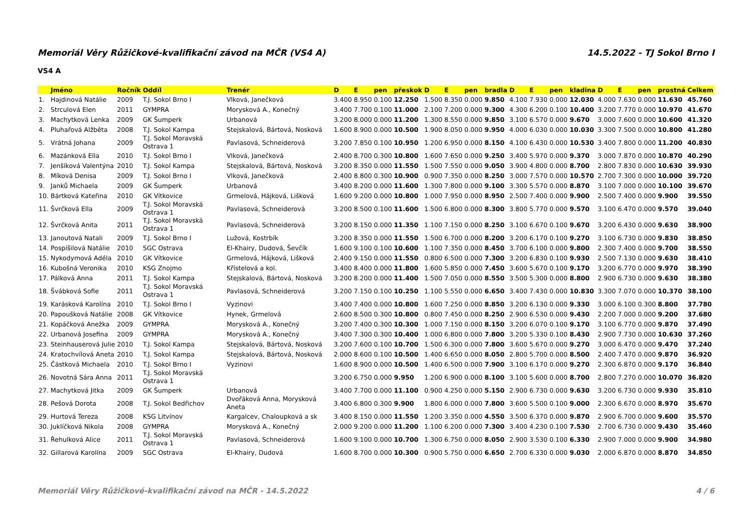Memoriál Věry Růžičkové-kvalifikační závod na MČR (VS4 A) 14.5.2022 - TJ Sokol Brno I
VS4 A
| | Jméno | Ročník | Oddíl | Trenér | D | E | pen | přeskok | D | E | pen | bradla | D | E | pen | kladina | D | E | pen | prostná | Celkem |
| --- | --- | --- | --- | --- | --- | --- | --- | --- | --- | --- | --- | --- | --- | --- | --- | --- | --- | --- | --- | --- | --- |
| 1. | Hajdinová Natálie | 2009 | T.J. Sokol Brno I | Vlková, Janečková | 3.400 | 8.950 | 0.100 | 12.250 | 1.500 | 8.350 | 0.000 | 9.850 | 4.100 | 7.930 | 0.000 | 12.030 | 4.000 | 7.630 | 0.000 | 11.630 | 45.760 |
| 2. | Strculová Elen | 2011 | GYMPRA | Morysková A., Konečný | 3.400 | 7.700 | 0.100 | 11.000 | 2.100 | 7.200 | 0.000 | 9.300 | 4.300 | 6.200 | 0.100 | 10.400 | 3.200 | 7.770 | 0.000 | 10.970 | 41.670 |
| 3. | Machytková Lenka | 2009 | GK Šumperk | Urbanová | 3.200 | 8.000 | 0.000 | 11.200 | 1.300 | 8.550 | 0.000 | 9.850 | 3.100 | 6.570 | 0.000 | 9.670 | 3.000 | 7.600 | 0.000 | 10.600 | 41.320 |
| 4. | Pluhařová Alžběta | 2008 | T.J. Sokol Kampa | Stejskalová, Bártová, Nosková | 1.600 | 8.900 | 0.000 | 10.500 | 1.900 | 8.050 | 0.000 | 9.950 | 4.000 | 6.030 | 0.000 | 10.030 | 3.300 | 7.500 | 0.000 | 10.800 | 41.280 |
| 5. | Vrátná Johana | 2009 | T.J. Sokol Moravská Ostrava 1 | Pavlasová, Schneiderová | 3.200 | 7.850 | 0.100 | 10.950 | 1.200 | 6.950 | 0.000 | 8.150 | 4.100 | 6.430 | 0.000 | 10.530 | 3.400 | 7.800 | 0.000 | 11.200 | 40.830 |
| 6. | Mazánková Ella | 2010 | T.J. Sokol Brno I | Vlková, Janečková | 2.400 | 8.700 | 0.300 | 10.800 | 1.600 | 7.650 | 0.000 | 9.250 | 3.400 | 5.970 | 0.000 | 9.370 | 3.000 | 7.870 | 0.000 | 10.870 | 40.290 |
| 7. | Jenšíková Valentýna | 2010 | T.J. Sokol Kampa | Stejskalová, Bártová, Nosková | 3.200 | 8.350 | 0.000 | 11.550 | 1.500 | 7.550 | 0.000 | 9.050 | 3.900 | 4.800 | 0.000 | 8.700 | 2.800 | 7.830 | 0.000 | 10.630 | 39.930 |
| 8. | Míková Denisa | 2009 | T.J. Sokol Brno I | Vlková, Janečková | 2.400 | 8.800 | 0.300 | 10.900 | 0.900 | 7.350 | 0.000 | 8.250 | 3.000 | 7.570 | 0.000 | 10.570 | 2.700 | 7.300 | 0.000 | 10.000 | 39.720 |
| 9. | Janků Michaela | 2009 | GK Šumperk | Urbanová | 3.400 | 8.200 | 0.000 | 11.600 | 1.300 | 7.800 | 0.000 | 9.100 | 3.300 | 5.570 | 0.000 | 8.870 | 3.100 | 7.000 | 0.000 | 10.100 | 39.670 |
| 10. | Bártková Kateřina | 2010 | GK Vítkovice | Grmelová, Hájková, Lišková | 1.600 | 9.200 | 0.000 | 10.800 | 1.000 | 7.950 | 0.000 | 8.950 | 2.500 | 7.400 | 0.000 | 9.900 | 2.500 | 7.400 | 0.000 | 9.900 | 39.550 |
| 11. | Švrčková Ella | 2009 | T.J. Sokol Moravská Ostrava 1 | Pavlasová, Schneiderová | 3.200 | 8.500 | 0.100 | 11.600 | 1.500 | 6.800 | 0.000 | 8.300 | 3.800 | 5.770 | 0.000 | 9.570 | 3.100 | 6.470 | 0.000 | 9.570 | 39.040 |
| 12. | Švrčková Anita | 2011 | T.J. Sokol Moravská Ostrava 1 | Pavlasová, Schneiderová | 3.200 | 8.150 | 0.000 | 11.350 | 1.100 | 7.150 | 0.000 | 8.250 | 3.100 | 6.670 | 0.100 | 9.670 | 3.200 | 6.430 | 0.000 | 9.630 | 38.900 |
| 13. | Janoutová Natali | 2009 | T.J. Sokol Brno I | Lužová, Kostrbík | 3.200 | 8.350 | 0.000 | 11.550 | 1.500 | 6.700 | 0.000 | 8.200 | 3.200 | 6.170 | 0.100 | 9.270 | 3.100 | 6.730 | 0.000 | 9.830 | 38.850 |
| 14. | Pospíšilová Natálie | 2010 | SGC Ostrava | El-Khairy, Dudová, Ševčík | 1.600 | 9.100 | 0.100 | 10.600 | 1.100 | 7.350 | 0.000 | 8.450 | 3.700 | 6.100 | 0.000 | 9.800 | 2.300 | 7.400 | 0.000 | 9.700 | 38.550 |
| 15. | Nykodymová Adéla | 2010 | GK Vítkovice | Grmelová, Hájková, Lišková | 2.400 | 9.150 | 0.000 | 11.550 | 0.800 | 6.500 | 0.000 | 7.300 | 3.200 | 6.830 | 0.100 | 9.930 | 2.500 | 7.130 | 0.000 | 9.630 | 38.410 |
| 16. | Kubošná Veronika | 2010 | KSG Znojmo | Křístelová a kol. | 3.400 | 8.400 | 0.000 | 11.800 | 1.600 | 5.850 | 0.000 | 7.450 | 3.600 | 5.670 | 0.100 | 9.170 | 3.200 | 6.770 | 0.000 | 9.970 | 38.390 |
| 17. | Pálková Anna | 2011 | T.J. Sokol Kampa | Stejskalová, Bártová, Nosková | 3.200 | 8.200 | 0.000 | 11.400 | 1.500 | 7.050 | 0.000 | 8.550 | 3.500 | 5.300 | 0.000 | 8.800 | 2.900 | 6.730 | 0.000 | 9.630 | 38.380 |
| 18. | Švábková Sofie | 2011 | T.J. Sokol Moravská Ostrava 1 | Pavlasová, Schneiderová | 3.200 | 7.150 | 0.100 | 10.250 | 1.100 | 5.550 | 0.000 | 6.650 | 3.400 | 7.430 | 0.000 | 10.830 | 3.300 | 7.070 | 0.000 | 10.370 | 38.100 |
| 19. | Karásková Karolína | 2010 | T.J. Sokol Brno I | Vyzinovi | 3.400 | 7.400 | 0.000 | 10.800 | 1.600 | 7.250 | 0.000 | 8.850 | 3.200 | 6.130 | 0.000 | 9.330 | 3.000 | 6.100 | 0.300 | 8.800 | 37.780 |
| 20. | Papoušková Natálie | 2008 | GK Vítkovice | Hynek, Grmelová | 2.600 | 8.500 | 0.300 | 10.800 | 0.800 | 7.450 | 0.000 | 8.250 | 2.900 | 6.530 | 0.000 | 9.430 | 2.200 | 7.000 | 0.000 | 9.200 | 37.680 |
| 21. | Kopáčková Anežka | 2009 | GYMPRA | Morysková A., Konečný | 3.200 | 7.400 | 0.300 | 10.300 | 1.000 | 7.150 | 0.000 | 8.150 | 3.200 | 6.070 | 0.100 | 9.170 | 3.100 | 6.770 | 0.000 | 9.870 | 37.490 |
| 22. | Urbanová Josefina | 2009 | GYMPRA | Morysková A., Konečný | 3.400 | 7.300 | 0.300 | 10.400 | 1.000 | 6.800 | 0.000 | 7.800 | 3.200 | 5.330 | 0.100 | 8.430 | 2.900 | 7.730 | 0.000 | 10.630 | 37.260 |
| 23. | Steinhauserová Julie | 2010 | T.J. Sokol Kampa | Stejskalová, Bártová, Nosková | 3.200 | 7.600 | 0.100 | 10.700 | 1.500 | 6.300 | 0.000 | 7.800 | 3.600 | 5.670 | 0.000 | 9.270 | 3.000 | 6.470 | 0.000 | 9.470 | 37.240 |
| 24. | Kratochvílová Aneta | 2010 | T.J. Sokol Kampa | Stejskalová, Bártová, Nosková | 2.000 | 8.600 | 0.100 | 10.500 | 1.400 | 6.650 | 0.000 | 8.050 | 2.800 | 5.700 | 0.000 | 8.500 | 2.400 | 7.470 | 0.000 | 9.870 | 36.920 |
| 25. | Částková Michaela | 2010 | T.J. Sokol Brno I | Vyzinovi | 1.600 | 8.900 | 0.000 | 10.500 | 1.400 | 6.500 | 0.000 | 7.900 | 3.100 | 6.170 | 0.000 | 9.270 | 2.300 | 6.870 | 0.000 | 9.170 | 36.840 |
| 26. | Novotná Sára Anna | 2011 | T.J. Sokol Moravská Ostrava 1 | | 3.200 | 6.750 | 0.000 | 9.950 | 1.200 | 6.900 | 0.000 | 8.100 | 3.100 | 5.600 | 0.000 | 8.700 | 2.800 | 7.270 | 0.000 | 10.070 | 36.820 |
| 27. | Machytková Jitka | 2009 | GK Šumperk | Urbanová | 3.400 | 7.700 | 0.000 | 11.100 | 0.900 | 4.250 | 0.000 | 5.150 | 2.900 | 6.730 | 0.000 | 9.630 | 3.200 | 6.730 | 0.000 | 9.930 | 35.810 |
| 28. | Pešová Dorota | 2008 | T.J. Sokol Bedřichov | Dvořáková Anna, Morysková Aneta | 3.400 | 6.800 | 0.300 | 9.900 | 1.800 | 6.000 | 0.000 | 7.800 | 3.600 | 5.500 | 0.100 | 9.000 | 2.300 | 6.670 | 0.000 | 8.970 | 35.670 |
| 29. | Hurtová Tereza | 2008 | KSG Litvínov | Kargalcev, Chaloupková a sk | 3.400 | 8.150 | 0.000 | 11.550 | 1.200 | 3.350 | 0.000 | 4.550 | 3.500 | 6.370 | 0.000 | 9.870 | 2.900 | 6.700 | 0.000 | 9.600 | 35.570 |
| 30. | Juklíčková Nikola | 2008 | GYMPRA | Morysková A., Konečný | 2.000 | 9.200 | 0.000 | 11.200 | 1.100 | 6.200 | 0.000 | 7.300 | 3.400 | 4.230 | 0.100 | 7.530 | 2.700 | 6.730 | 0.000 | 9.430 | 35.460 |
| 31. | Řehulková Alice | 2011 | T.J. Sokol Moravská Ostrava 1 | Pavlasová, Schneiderová | 1.600 | 9.100 | 0.000 | 10.700 | 1.300 | 6.750 | 0.000 | 8.050 | 2.900 | 3.530 | 0.100 | 6.330 | 2.900 | 7.000 | 0.000 | 9.900 | 34.980 |
| 32. | Gillarová Karolína | 2009 | SGC Ostrava | El-Khairy, Dudová | 1.600 | 8.700 | 0.000 | 10.300 | 0.900 | 5.750 | 0.000 | 6.650 | 2.700 | 6.330 | 0.000 | 9.030 | 2.000 | 6.870 | 0.000 | 8.870 | 34.850 |
Memoriál Věry Růžičkové-kvalifikační závod na MČR - 14.5.2022 4 / 6